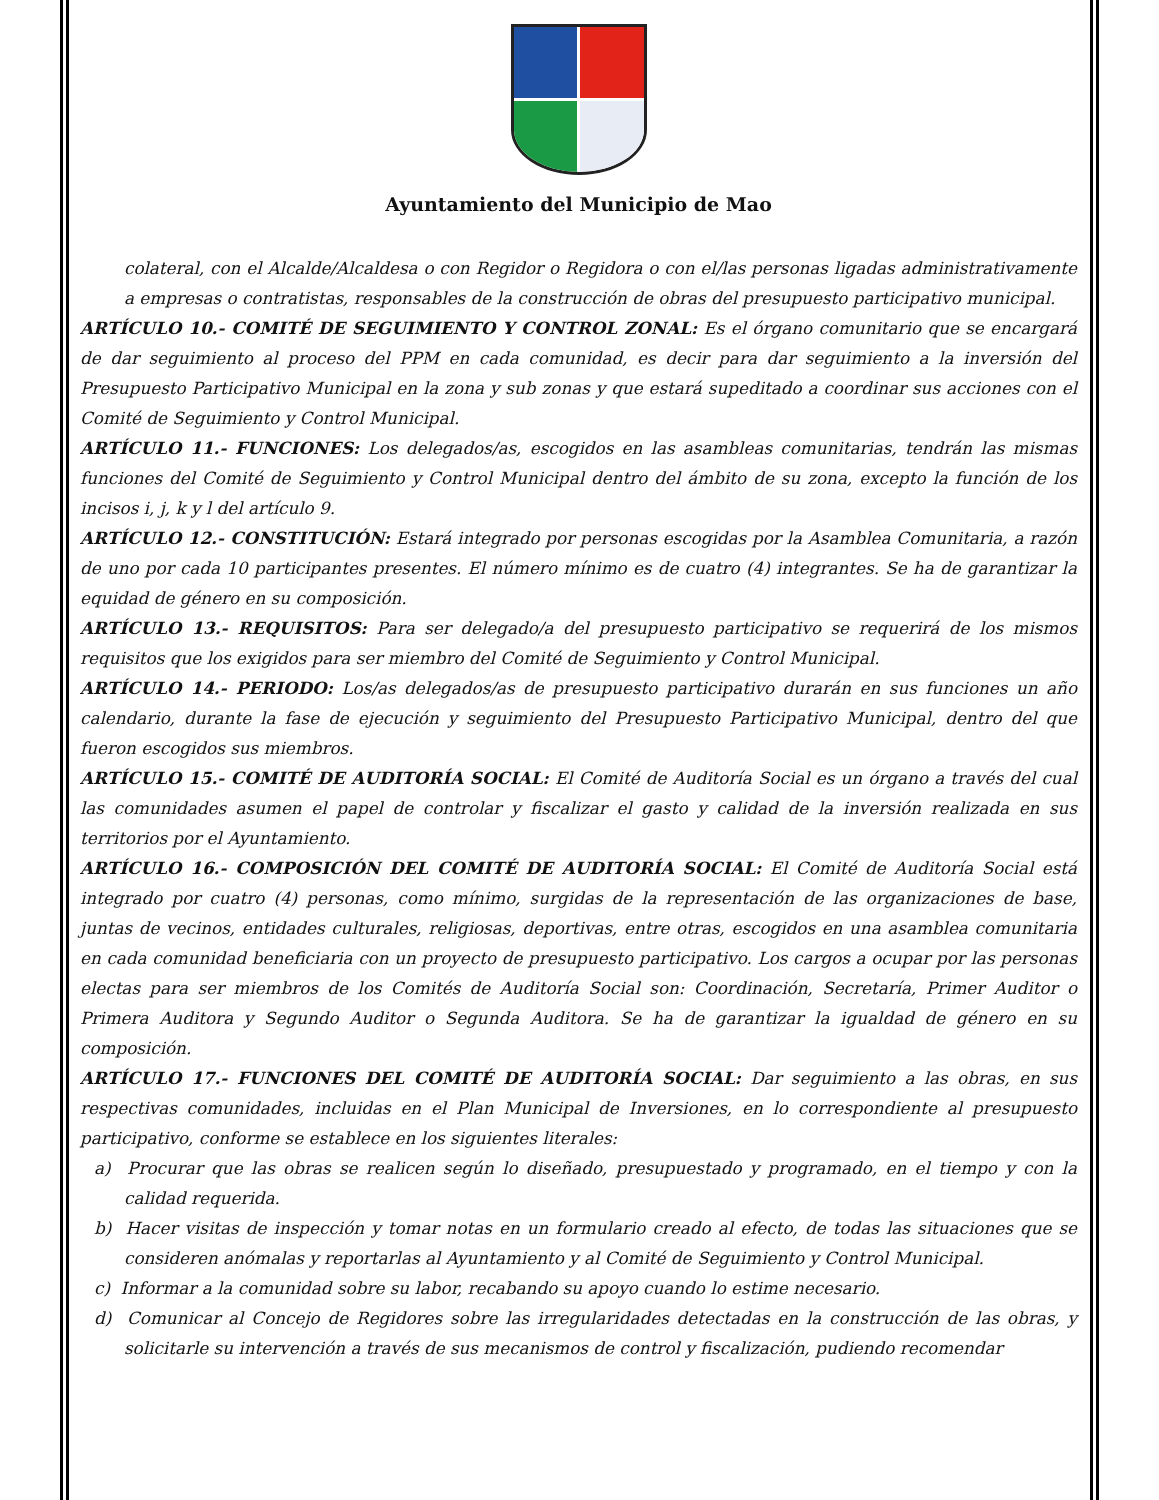Ayuntamiento del Municipio de Mao
colateral, con el Alcalde/Alcaldesa o con Regidor o Regidora o con el/las personas ligadas administrativamente a empresas o contratistas, responsables de la construcción de obras del presupuesto participativo municipal.
ARTÍCULO 10.- COMITÉ DE SEGUIMIENTO Y CONTROL ZONAL: Es el órgano comunitario que se encargará de dar seguimiento al proceso del PPM en cada comunidad, es decir para dar seguimiento a la inversión del Presupuesto Participativo Municipal en la zona y sub zonas y que estará supeditado a coordinar sus acciones con el Comité de Seguimiento y Control Municipal.
ARTÍCULO 11.- FUNCIONES: Los delegados/as, escogidos en las asambleas comunitarias, tendrán las mismas funciones del Comité de Seguimiento y Control Municipal dentro del ámbito de su zona, excepto la función de los incisos i, j, k y l del artículo 9.
ARTÍCULO 12.- CONSTITUCIÓN: Estará integrado por personas escogidas por la Asamblea Comunitaria, a razón de uno por cada 10 participantes presentes. El número mínimo es de cuatro (4) integrantes. Se ha de garantizar la equidad de género en su composición.
ARTÍCULO 13.- REQUISITOS: Para ser delegado/a del presupuesto participativo se requerirá de los mismos requisitos que los exigidos para ser miembro del Comité de Seguimiento y Control Municipal.
ARTÍCULO 14.- PERIODO: Los/as delegados/as de presupuesto participativo durarán en sus funciones un año calendario, durante la fase de ejecución y seguimiento del Presupuesto Participativo Municipal, dentro del que fueron escogidos sus miembros.
ARTÍCULO 15.- COMITÉ DE AUDITORÍA SOCIAL: El Comité de Auditoría Social es un órgano a través del cual las comunidades asumen el papel de controlar y fiscalizar el gasto y calidad de la inversión realizada en sus territorios por el Ayuntamiento.
ARTÍCULO 16.- COMPOSICIÓN DEL COMITÉ DE AUDITORÍA SOCIAL: El Comité de Auditoría Social está integrado por cuatro (4) personas, como mínimo, surgidas de la representación de las organizaciones de base, juntas de vecinos, entidades culturales, religiosas, deportivas, entre otras, escogidos en una asamblea comunitaria en cada comunidad beneficiaria con un proyecto de presupuesto participativo. Los cargos a ocupar por las personas electas para ser miembros de los Comités de Auditoría Social son: Coordinación, Secretaría, Primer Auditor o Primera Auditora y Segundo Auditor o Segunda Auditora. Se ha de garantizar la igualdad de género en su composición.
ARTÍCULO 17.- FUNCIONES DEL COMITÉ DE AUDITORÍA SOCIAL: Dar seguimiento a las obras, en sus respectivas comunidades, incluidas en el Plan Municipal de Inversiones, en lo correspondiente al presupuesto participativo, conforme se establece en los siguientes literales:
a) Procurar que las obras se realicen según lo diseñado, presupuestado y programado, en el tiempo y con la calidad requerida.
b) Hacer visitas de inspección y tomar notas en un formulario creado al efecto, de todas las situaciones que se consideren anómalas y reportarlas al Ayuntamiento y al Comité de Seguimiento y Control Municipal.
c) Informar a la comunidad sobre su labor, recabando su apoyo cuando lo estime necesario.
d) Comunicar al Concejo de Regidores sobre las irregularidades detectadas en la construcción de las obras, y solicitarle su intervención a través de sus mecanismos de control y fiscalización, pudiendo recomendar